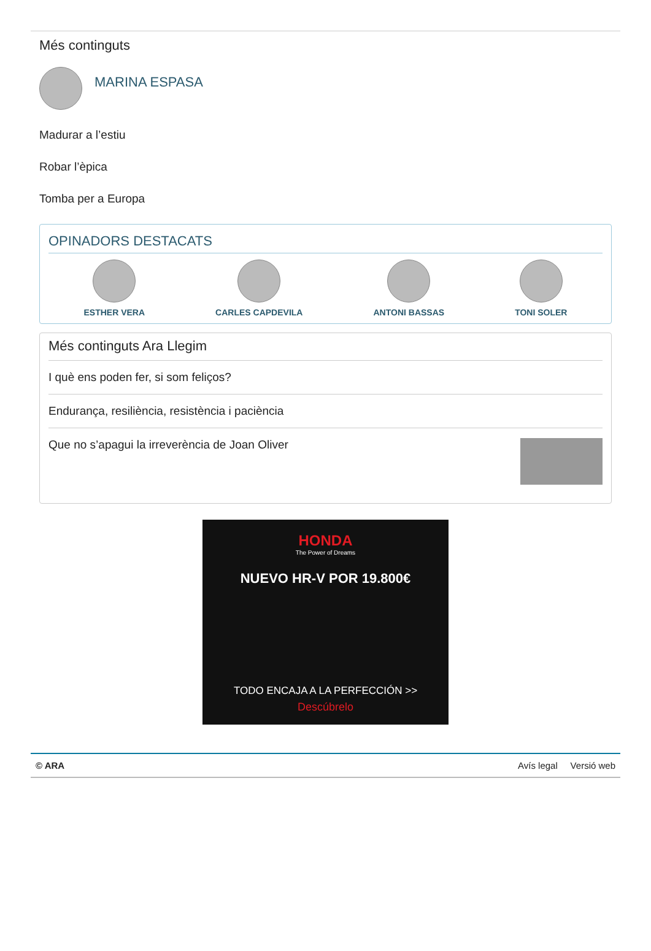Més continguts
MARINA ESPASA
Madurar a l’estiu
Robar l’èpica
Tomba per a Europa
OPINADORS DESTACATS
ESTHER VERA CARLES CAPDEVILA ANTONI BASSAS TONI SOLER
Més continguts Ara Llegim
I què ens poden fer, si som feliços?
Endurança, resiliència, resistència i paciència
Que no s’apagui la irreverència de Joan Oliver
HONDA
The Power of Dreams
NUEVO HR-V POR 19.800€
TODO ENCAJA A LA PERFECCIÓN >>
Descúbrelo
© ARA Avís legal Versió web